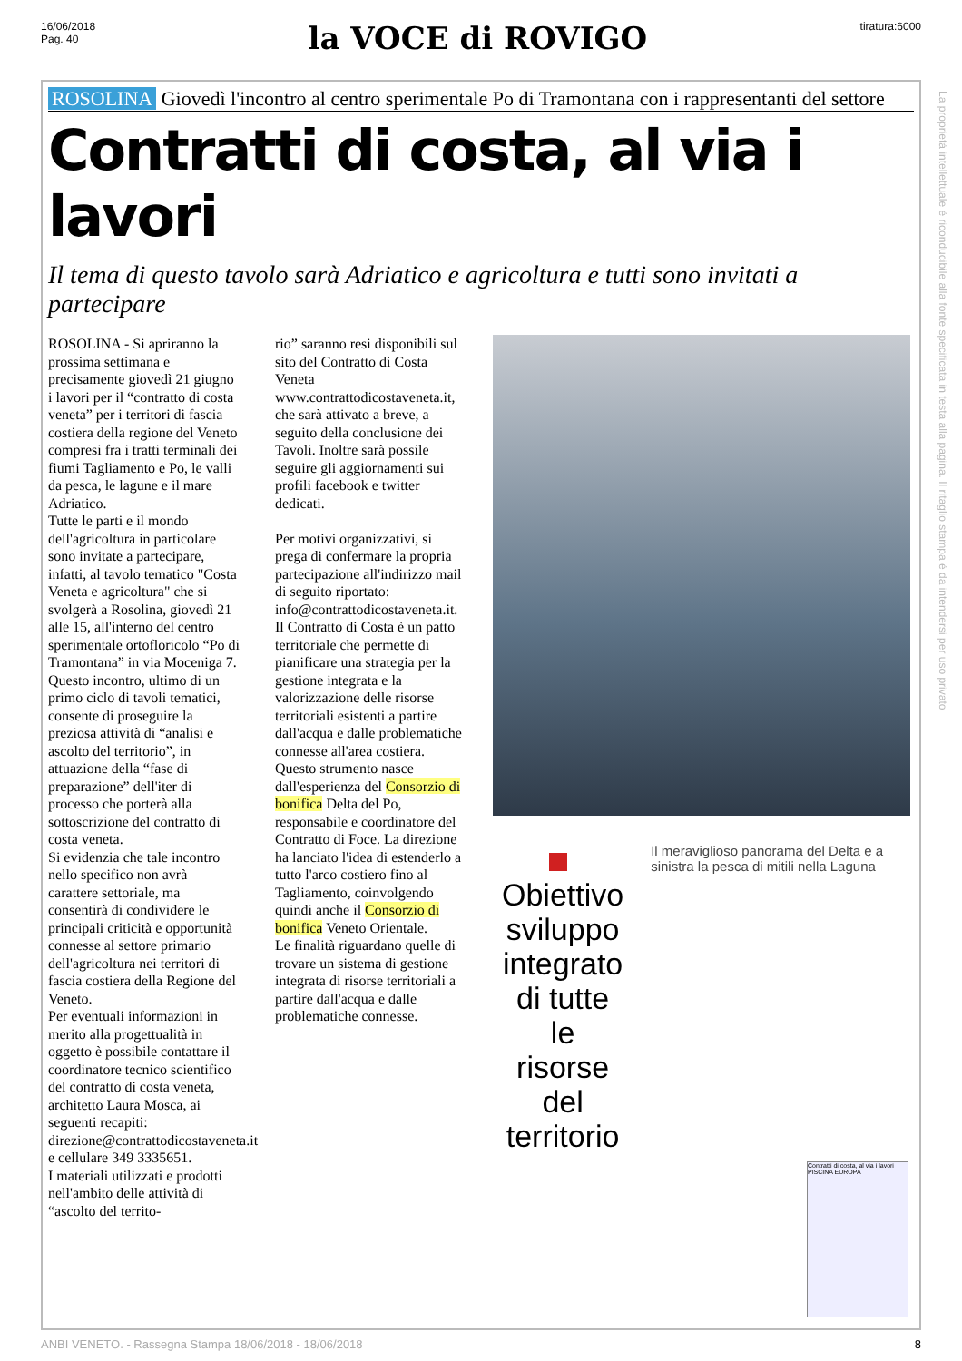16/06/2018
Pag. 40
la VOCE di ROVIGO
tiratura:6000
ROSOLINA Giovedì l'incontro al centro sperimentale Po di Tramontana con i rappresentanti del settore
Contratti di costa, al via i lavori
Il tema di questo tavolo sarà Adriatico e agricoltura e tutti sono invitati a partecipare
ROSOLINA - Si apriranno la prossima settimana e precisamente giovedì 21 giugno i lavori per il “contratto di costa veneta” per i territori di fascia costiera della regione del Veneto compresi fra i tratti terminali dei fiumi Tagliamento e Po, le valli da pesca, le lagune e il mare Adriatico.
Tutte le parti e il mondo dell'agricoltura in particolare sono invitate a partecipare, infatti, al tavolo tematico "Costa Veneta e agricoltura" che si svolgerà a Rosolina, giovedì 21 alle 15, all'interno del centro sperimentale ortofloricolo “Po di Tramontana” in via Moceniga 7.
Questo incontro, ultimo di un primo ciclo di tavoli tematici, consente di proseguire la preziosa attività di “analisi e ascolto del territorio”, in attuazione della “fase di preparazione” dell'iter di processo che porterà alla sottoscrizione del contratto di costa veneta.
Si evidenzia che tale incontro nello specifico non avrà carattere settoriale, ma consentirà di condividere le principali criticità e opportunità connesse al settore primario dell'agricoltura nei territori di fascia costiera della Regione del Veneto.
Per eventuali informazioni in merito alla progettualità in oggetto è possibile contattare il coordinatore tecnico scientifico del contratto di costa veneta, architetto Laura Mosca, ai seguenti recapiti: direzione@contrattodicostaveneta.it e cellulare 349 3335651.
I materiali utilizzati e prodotti nell'ambito delle attività di “ascolto del territo-
rio” saranno resi disponibili sul sito del Contratto di Costa Veneta www.contrattodicostaveneta.it, che sarà attivato a breve, a seguito della conclusione dei Tavoli. Inoltre sarà possile seguire gli aggiornamenti sui profili facebook e twitter dedicati.
Per motivi organizzativi, si prega di confermare la propria partecipazione all'indirizzo mail di seguito riportato: info@contrattodicostaveneta.it.
Il Contratto di Costa è un patto territoriale che permette di pianificare una strategia per la gestione integrata e la valorizzazione delle risorse territoriali esistenti a partire dall'acqua e dalle problematiche connesse all'area costiera. Questo strumento nasce dall'esperienza del Consorzio di bonifica Delta del Po, responsabile e coordinatore del Contratto di Foce. La direzione ha lanciato l'idea di estenderlo a tutto l'arco costiero fino al Tagliamento, coinvolgendo quindi anche il Consorzio di bonifica Veneto Orientale.
Le finalità riguardano quelle di trovare un sistema di gestione integrata di risorse territoriali a partire dall'acqua e dalle problematiche connesse.
Obiettivo sviluppo integrato di tutte le risorse del territorio
Il meraviglioso panorama del Delta e a sinistra la pesca di mitili nella Laguna
Contratti di costa, al via i lavori
PISCINA EUROPA
La proprietà intellettuale è riconducibile alla fonte specificata in testa alla pagina. Il ritaglio stampa è da intendersi per uso privato
ANBI VENETO. - Rassegna Stampa 18/06/2018 - 18/06/2018 8